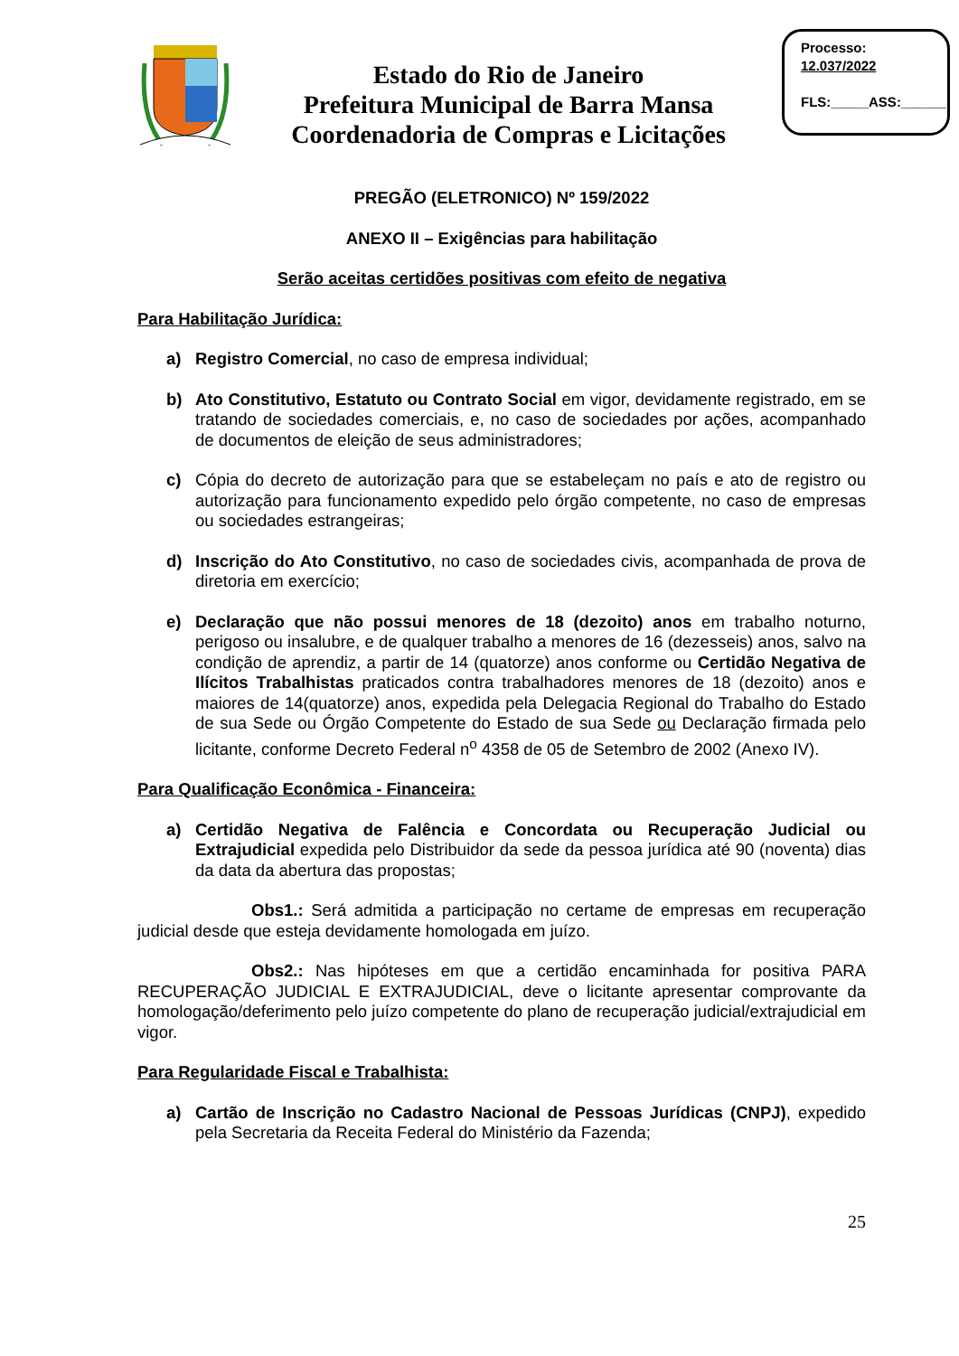Estado do Rio de Janeiro
Prefeitura Municipal de Barra Mansa
Coordenadoria de Compras e Licitações
Processo:
12.037/2022
FLS:_____ASS:______
PREGÃO (ELETRONICO) Nº 159/2022
ANEXO II – Exigências para habilitação
Serão aceitas certidões positivas com efeito de negativa
Para Habilitação Jurídica:
a) Registro Comercial, no caso de empresa individual;
b) Ato Constitutivo, Estatuto ou Contrato Social em vigor, devidamente registrado, em se tratando de sociedades comerciais, e, no caso de sociedades por ações, acompanhado de documentos de eleição de seus administradores;
c) Cópia do decreto de autorização para que se estabeleçam no país e ato de registro ou autorização para funcionamento expedido pelo órgão competente, no caso de empresas ou sociedades estrangeiras;
d) Inscrição do Ato Constitutivo, no caso de sociedades civis, acompanhada de prova de diretoria em exercício;
e) Declaração que não possui menores de 18 (dezoito) anos em trabalho noturno, perigoso ou insalubre, e de qualquer trabalho a menores de 16 (dezesseis) anos, salvo na condição de aprendiz, a partir de 14 (quatorze) anos conforme ou Certidão Negativa de Ilícitos Trabalhistas praticados contra trabalhadores menores de 18 (dezoito) anos e maiores de 14(quatorze) anos, expedida pela Delegacia Regional do Trabalho do Estado de sua Sede ou Órgão Competente do Estado de sua Sede ou Declaração firmada pelo licitante, conforme Decreto Federal n<sup>o</sup> 4358 de 05 de Setembro de 2002 (Anexo IV).
Para Qualificação Econômica - Financeira:
a) Certidão Negativa de Falência e Concordata ou Recuperação Judicial ou Extrajudicial expedida pelo Distribuidor da sede da pessoa jurídica até 90 (noventa) dias da data da abertura das propostas;
Obs1.: Será admitida a participação no certame de empresas em recuperação judicial desde que esteja devidamente homologada em juízo.
Obs2.: Nas hipóteses em que a certidão encaminhada for positiva PARA RECUPERAÇÃO JUDICIAL E EXTRAJUDICIAL, deve o licitante apresentar comprovante da homologação/deferimento pelo juízo competente do plano de recuperação judicial/extrajudicial em vigor.
Para Regularidade Fiscal e Trabalhista:
a) Cartão de Inscrição no Cadastro Nacional de Pessoas Jurídicas (CNPJ), expedido pela Secretaria da Receita Federal do Ministério da Fazenda;
25